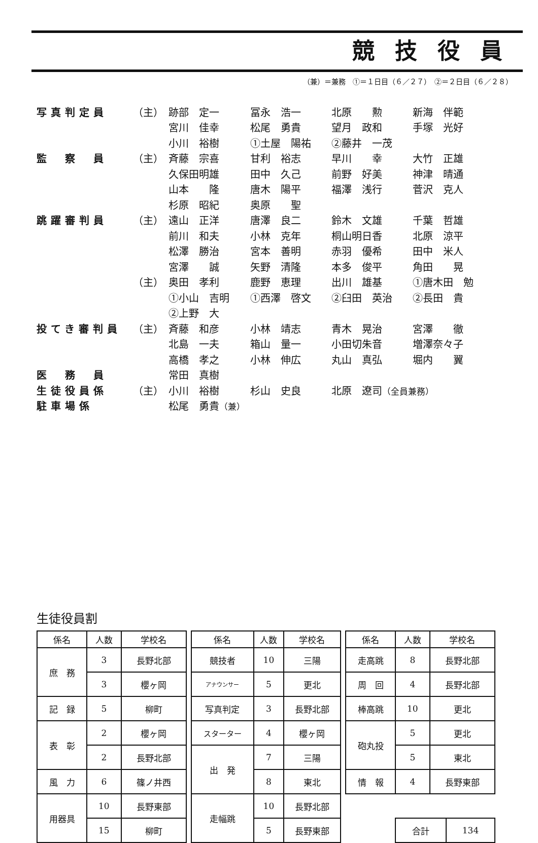競技役員
（兼）＝兼務　①＝１日目（６／２７）　②＝２日目（６／２８）
| 写真判定員 | （主） | 跡部 定一 | 冨永 浩一 | 北原 勲 | 新海 伴範 |
| | | 宮川 佳幸 | 松尾 勇貴 | 望月 政和 | 手塚 光好 |
| | | 小川 裕樹 | ①土屋 陽祐 | ②藤井 一茂 | |
| 監 察 員 | （主） | 斉藤 宗喜 | 甘利 裕志 | 早川 幸 | 大竹 正雄 |
| | | 久保田明雄 | 田中 久己 | 前野 好美 | 神津 晴通 |
| | | 山本 隆 | 唐木 陽平 | 福澤 浅行 | 菅沢 克人 |
| | | 杉原 昭紀 | 奥原 聖 | | |
| 跳躍審判員 | （主） | 遠山 正洋 | 唐澤 良二 | 鈴木 文雄 | 千葉 哲雄 |
| | | 前川 和夫 | 小林 克年 | 桐山明日香 | 北原 涼平 |
| | | 松澤 勝治 | 宮本 善明 | 赤羽 優希 | 田中 米人 |
| | | 宮澤 誠 | 矢野 清隆 | 本多 俊平 | 角田 晃 |
| | （主） | 奥田 孝利 | 鹿野 恵理 | 出川 雄基 | ①唐木田 勉 |
| | | ①小山 吉明 | ①西澤 啓文 | ②臼田 英治 | ②長田 貴 |
| | | ②上野 大 | | | |
| 投てき審判員 | （主） | 斉藤 和彦 | 小林 靖志 | 青木 晃治 | 宮澤 徹 |
| | | 北島 一夫 | 箱山 量一 | 小田切朱音 | 増澤奈々子 |
| | | 高橋 孝之 | 小林 伸広 | 丸山 真弘 | 堀内 翼 |
| 医 務 員 | | 常田 真樹 | | | |
| 生徒役員係 | （主） | 小川 裕樹 | 杉山 史良 | 北原 遼司 （全員兼務） | |
| 駐車場係 | | 松尾 勇貴 （兼） | | | |
生徒役員割
| 係名 | 人数 | 学校名 |
| --- | --- | --- |
| 庶 務 | 3 | 長野北部 |
| | 3 | 櫻ヶ岡 |
| 記 録 | 5 | 柳町 |
| 表 彰 | 2 | 櫻ヶ岡 |
| | 2 | 長野北部 |
| 風 力 | 6 | 篠ノ井西 |
| 用器具 | 10 | 長野東部 |
| | 15 | 柳町 |
| 係名 | 人数 | 学校名 |
| --- | --- | --- |
| 競技者 | 10 | 三陽 |
| アナウンサー | 5 | 更北 |
| 写真判定 | 3 | 長野北部 |
| スターター | 4 | 櫻ヶ岡 |
| 出 発 | 7 | 三陽 |
| | 8 | 東北 |
| 走幅跳 | 10 | 長野北部 |
| | 5 | 長野東部 |
| 係名 | 人数 | 学校名 |
| --- | --- | --- |
| 走高跳 | 8 | 長野北部 |
| 周 回 | 4 | 長野北部 |
| 棒高跳 | 10 | 更北 |
| 砲丸投 | 5 | 更北 |
| | 5 | 東北 |
| 情 報 | 4 | 長野東部 |
| 合計 | 134 |